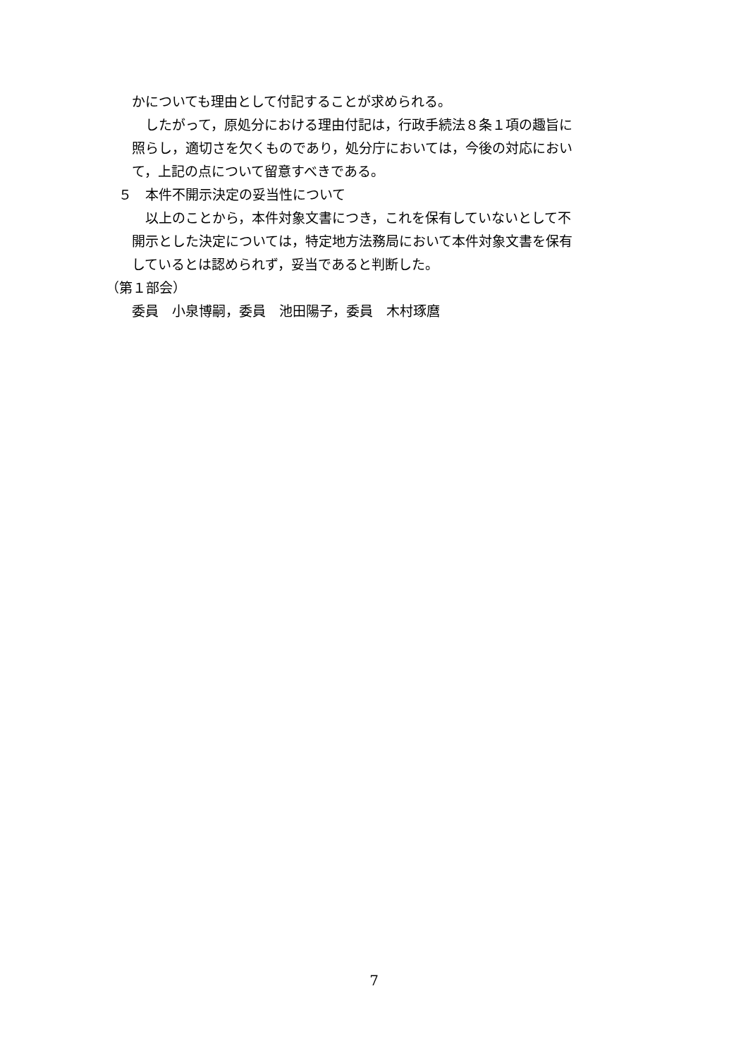かについても理由として付記することが求められる。
　したがって，原処分における理由付記は，行政手続法８条１項の趣旨に
照らし，適切さを欠くものであり，処分庁においては，今後の対応におい
て，上記の点について留意すべきである。
５　本件不開示決定の妥当性について
　以上のことから，本件対象文書につき，これを保有していないとして不
開示とした決定については，特定地方法務局において本件対象文書を保有
しているとは認められず，妥当であると判断した。
（第１部会）
委員　小泉博嗣，委員　池田陽子，委員　木村琢麿
7